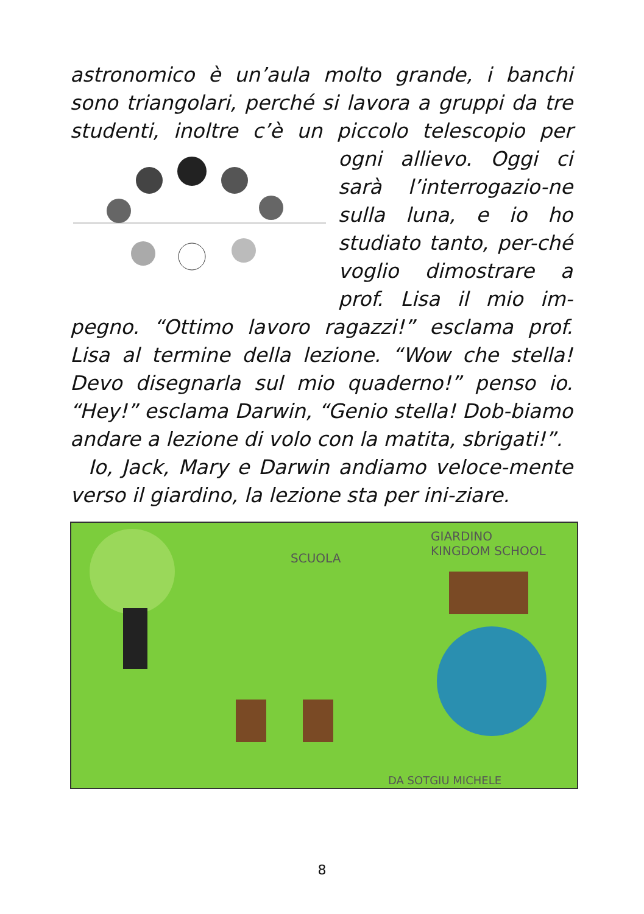astronomico è un’aula molto grande, i banchi sono triangolari, perché si lavora a gruppi da tre studenti, inoltre c’è un piccolo telescopio per ogni allievo. Oggi ci sarà l’interrogazio-ne sulla luna, e io ho studiato tanto, per-ché voglio dimostrare a prof. Lisa il mio im-pegno. “Ottimo lavoro ragazzi!” esclama prof. Lisa al termine della lezione. “Wow che stella! Devo disegnarla sul mio quaderno!” penso io. “Hey!” esclama Darwin, “Genio stella! Dob-biamo andare a lezione di volo con la matita, sbrigati!”.
Io, Jack, Mary e Darwin andiamo veloce-mente verso il giardino, la lezione sta per ini-ziare.
SCUOLA
GIARDINO
KINGDOM SCHOOL
DA SOTGIU MICHELE
8